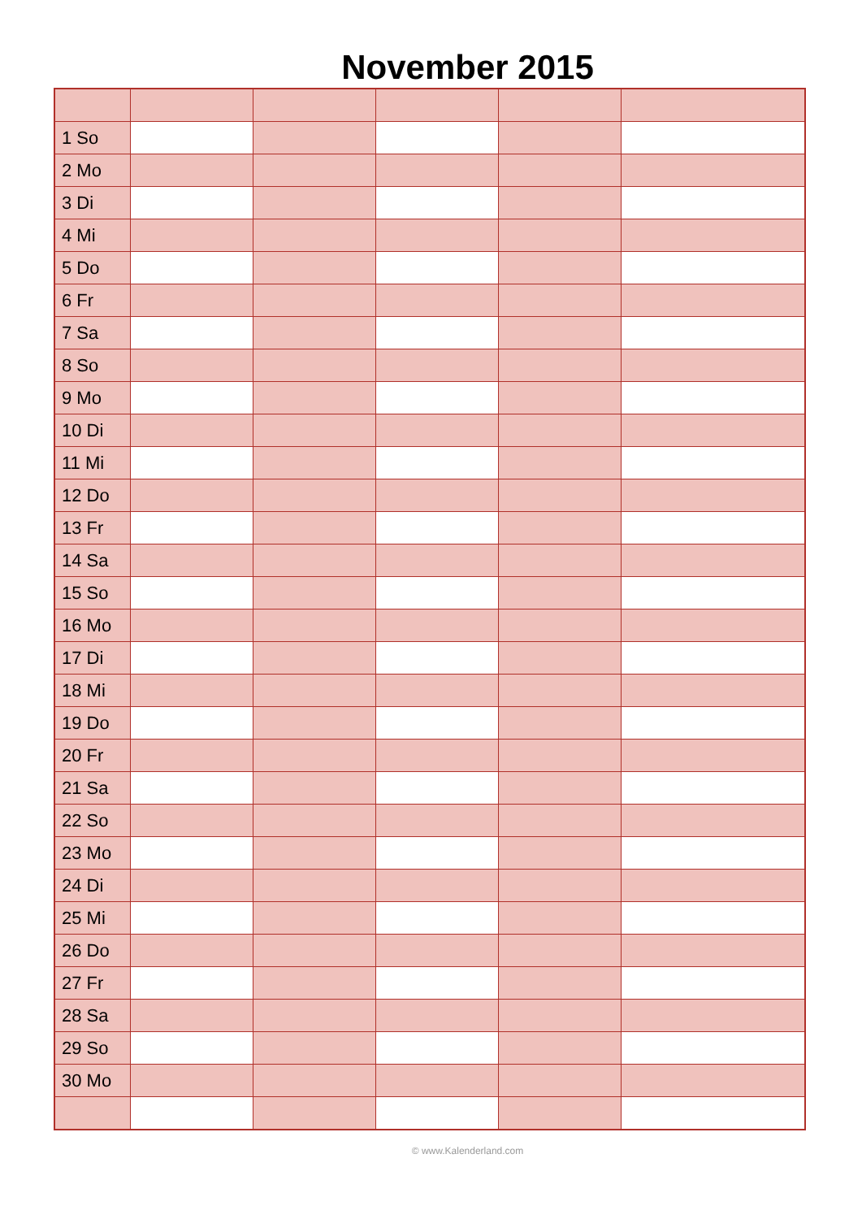November 2015
| 1 So | | | | | |
| 2 Mo | | | | | |
| 3 Di | | | | | |
| 4 Mi | | | | | |
| 5 Do | | | | | |
| 6 Fr | | | | | |
| 7 Sa | | | | | |
| 8 So | | | | | |
| 9 Mo | | | | | |
| 10 Di | | | | | |
| 11 Mi | | | | | |
| 12 Do | | | | | |
| 13 Fr | | | | | |
| 14 Sa | | | | | |
| 15 So | | | | | |
| 16 Mo | | | | | |
| 17 Di | | | | | |
| 18 Mi | | | | | |
| 19 Do | | | | | |
| 20 Fr | | | | | |
| 21 Sa | | | | | |
| 22 So | | | | | |
| 23 Mo | | | | | |
| 24 Di | | | | | |
| 25 Mi | | | | | |
| 26 Do | | | | | |
| 27 Fr | | | | | |
| 28 Sa | | | | | |
| 29 So | | | | | |
| 30 Mo | | | | | |
© www.Kalenderland.com